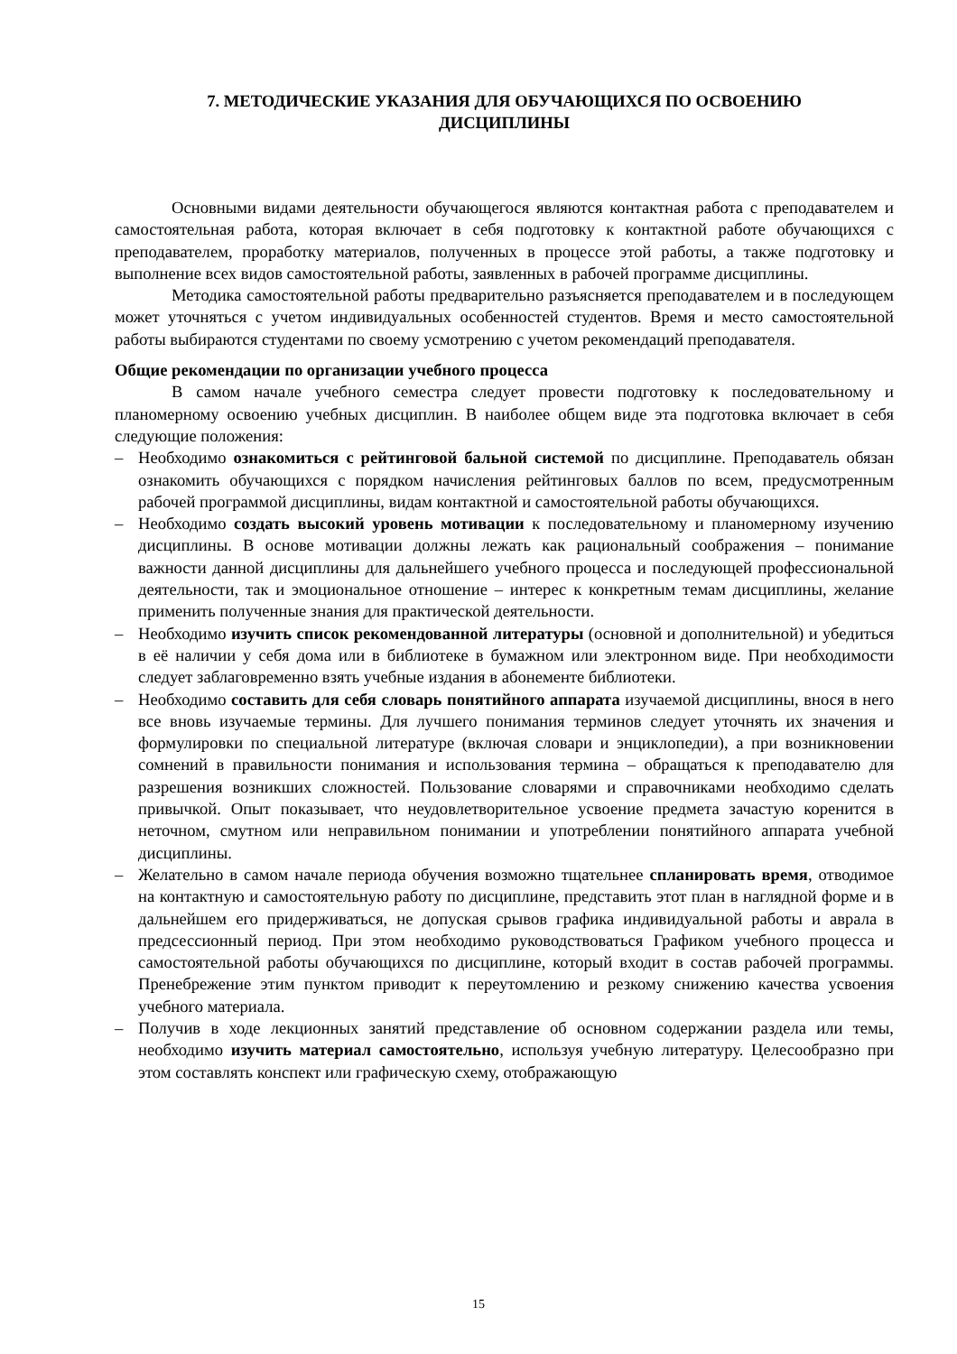7. МЕТОДИЧЕСКИЕ УКАЗАНИЯ ДЛЯ ОБУЧАЮЩИХСЯ ПО ОСВОЕНИЮ
ДИСЦИПЛИНЫ
Основными видами деятельности обучающегося являются контактная работа с преподавателем и самостоятельная работа, которая включает в себя подготовку к контактной работе обучающихся с преподавателем, проработку материалов, полученных в процессе этой работы, а также подготовку и выполнение всех видов самостоятельной работы, заявленных в рабочей программе дисциплины.
Методика самостоятельной работы предварительно разъясняется преподавателем и в последующем может уточняться с учетом индивидуальных особенностей студентов. Время и место самостоятельной работы выбираются студентами по своему усмотрению с учетом рекомендаций преподавателя.
Общие рекомендации по организации учебного процесса
В самом начале учебного семестра следует провести подготовку к последовательному и планомерному освоению учебных дисциплин. В наиболее общем виде эта подготовка включает в себя следующие положения:
– Необходимо ознакомиться с рейтинговой бальной системой по дисциплине. Преподаватель обязан ознакомить обучающихся с порядком начисления рейтинговых баллов по всем, предусмотренным рабочей программой дисциплины, видам контактной и самостоятельной работы обучающихся.
– Необходимо создать высокий уровень мотивации к последовательному и планомерному изучению дисциплины. В основе мотивации должны лежать как рациональный соображения – понимание важности данной дисциплины для дальнейшего учебного процесса и последующей профессиональной деятельности, так и эмоциональное отношение – интерес к конкретным темам дисциплины, желание применить полученные знания для практической деятельности.
– Необходимо изучить список рекомендованной литературы (основной и дополнительной) и убедиться в её наличии у себя дома или в библиотеке в бумажном или электронном виде. При необходимости следует заблаговременно взять учебные издания в абонементе библиотеки.
– Необходимо составить для себя словарь понятийного аппарата изучаемой дисциплины, внося в него все вновь изучаемые термины. Для лучшего понимания терминов следует уточнять их значения и формулировки по специальной литературе (включая словари и энциклопедии), а при возникновении сомнений в правильности понимания и использования термина – обращаться к преподавателю для разрешения возникших сложностей. Пользование словарями и справочниками необходимо сделать привычкой. Опыт показывает, что неудовлетворительное усвоение предмета зачастую коренится в неточном, смутном или неправильном понимании и употреблении понятийного аппарата учебной дисциплины.
– Желательно в самом начале периода обучения возможно тщательнее спланировать время, отводимое на контактную и самостоятельную работу по дисциплине, представить этот план в наглядной форме и в дальнейшем его придерживаться, не допуская срывов графика индивидуальной работы и аврала в предсессионный период. При этом необходимо руководствоваться Графиком учебного процесса и самостоятельной работы обучающихся по дисциплине, который входит в состав рабочей программы. Пренебрежение этим пунктом приводит к переутомлению и резкому снижению качества усвоения учебного материала.
– Получив в ходе лекционных занятий представление об основном содержании раздела или темы, необходимо изучить материал самостоятельно, используя учебную литературу. Целесообразно при этом составлять конспект или графическую схему, отображающую
15